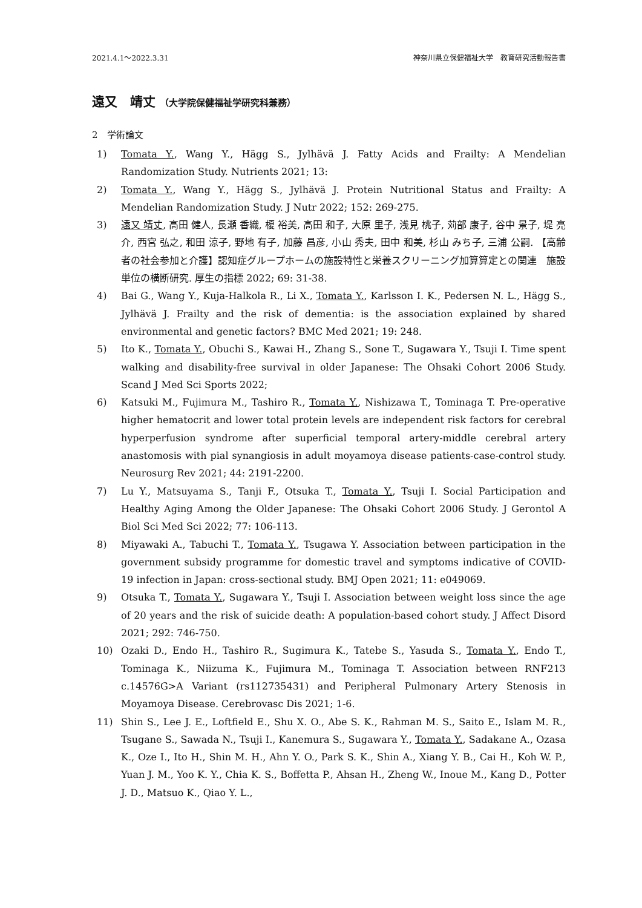2021.4.1～2022.3.31 神奈川県立保健福祉大学　教育研究活動報告書
遠又　靖丈 （大学院保健福祉学研究科兼務）
2　学術論文
1) Tomata Y., Wang Y., Hägg S., Jylhävä J. Fatty Acids and Frailty: A Mendelian Randomization Study. Nutrients 2021; 13:
2) Tomata Y., Wang Y., Hägg S., Jylhävä J. Protein Nutritional Status and Frailty: A Mendelian Randomization Study. J Nutr 2022; 152: 269-275.
3) 遠又 靖丈, 高田 健人, 長瀬 香織, 榎 裕美, 高田 和子, 大原 里子, 浅見 桃子, 苅部 康子, 谷中 景子, 堤 亮介, 西宮 弘之, 和田 涼子, 野地 有子, 加藤 昌彦, 小山 秀夫, 田中 和美, 杉山 みち子, 三浦 公嗣. 【高齢者の社会参加と介護】認知症グループホームの施設特性と栄養スクリーニング加算算定との関連　施設単位の横断研究. 厚生の指標 2022; 69: 31-38.
4) Bai G., Wang Y., Kuja-Halkola R., Li X., Tomata Y., Karlsson I. K., Pedersen N. L., Hägg S., Jylhävä J. Frailty and the risk of dementia: is the association explained by shared environmental and genetic factors? BMC Med 2021; 19: 248.
5) Ito K., Tomata Y., Obuchi S., Kawai H., Zhang S., Sone T., Sugawara Y., Tsuji I. Time spent walking and disability-free survival in older Japanese: The Ohsaki Cohort 2006 Study. Scand J Med Sci Sports 2022;
6) Katsuki M., Fujimura M., Tashiro R., Tomata Y., Nishizawa T., Tominaga T. Pre-operative higher hematocrit and lower total protein levels are independent risk factors for cerebral hyperperfusion syndrome after superficial temporal artery-middle cerebral artery anastomosis with pial synangiosis in adult moyamoya disease patients-case-control study. Neurosurg Rev 2021; 44: 2191-2200.
7) Lu Y., Matsuyama S., Tanji F., Otsuka T., Tomata Y., Tsuji I. Social Participation and Healthy Aging Among the Older Japanese: The Ohsaki Cohort 2006 Study. J Gerontol A Biol Sci Med Sci 2022; 77: 106-113.
8) Miyawaki A., Tabuchi T., Tomata Y., Tsugawa Y. Association between participation in the government subsidy programme for domestic travel and symptoms indicative of COVID-19 infection in Japan: cross-sectional study. BMJ Open 2021; 11: e049069.
9) Otsuka T., Tomata Y., Sugawara Y., Tsuji I. Association between weight loss since the age of 20 years and the risk of suicide death: A population-based cohort study. J Affect Disord 2021; 292: 746-750.
10) Ozaki D., Endo H., Tashiro R., Sugimura K., Tatebe S., Yasuda S., Tomata Y., Endo T., Tominaga K., Niizuma K., Fujimura M., Tominaga T. Association between RNF213 c.14576G>A Variant (rs112735431) and Peripheral Pulmonary Artery Stenosis in Moyamoya Disease. Cerebrovasc Dis 2021; 1-6.
11) Shin S., Lee J. E., Loftfield E., Shu X. O., Abe S. K., Rahman M. S., Saito E., Islam M. R., Tsugane S., Sawada N., Tsuji I., Kanemura S., Sugawara Y., Tomata Y., Sadakane A., Ozasa K., Oze I., Ito H., Shin M. H., Ahn Y. O., Park S. K., Shin A., Xiang Y. B., Cai H., Koh W. P., Yuan J. M., Yoo K. Y., Chia K. S., Boffetta P., Ahsan H., Zheng W., Inoue M., Kang D., Potter J. D., Matsuo K., Qiao Y. L.,